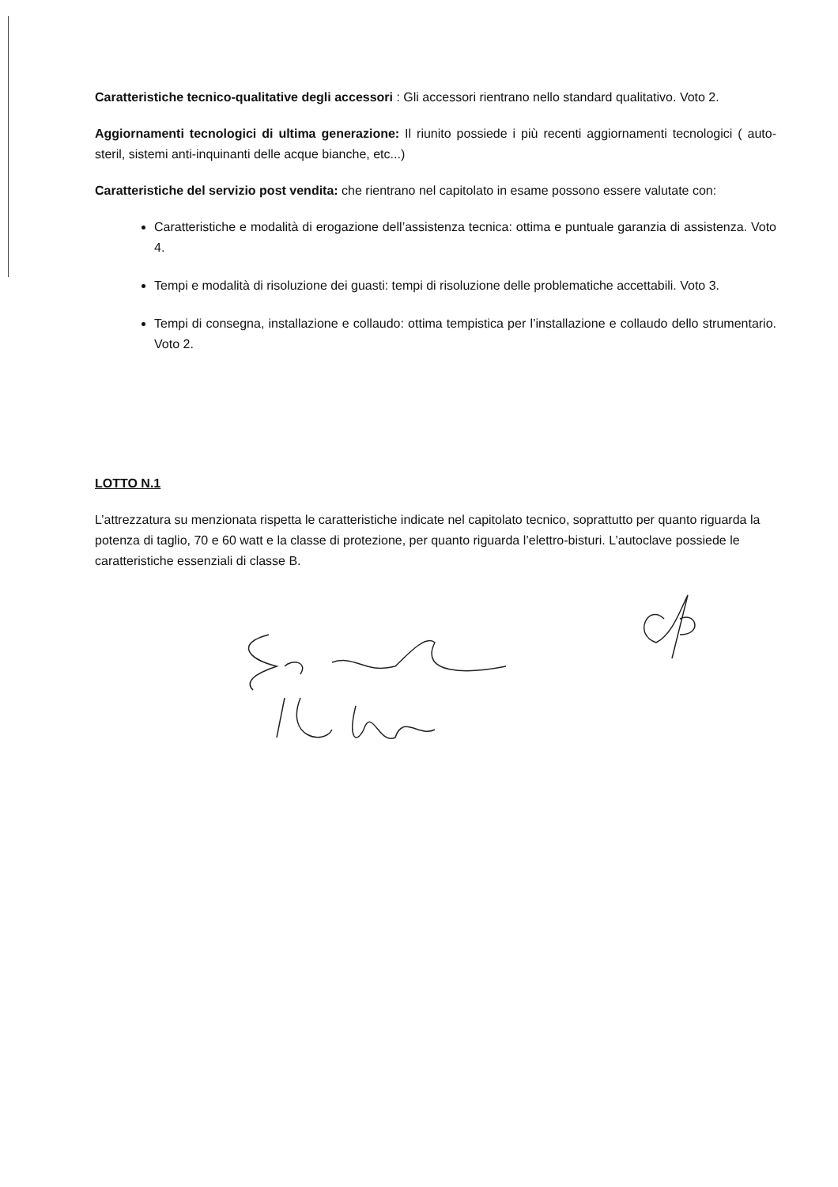Caratteristiche tecnico-qualitative degli accessori : Gli accessori rientrano nello standard qualitativo. Voto 2.
Aggiornamenti tecnologici di ultima generazione: Il riunito possiede i più recenti aggiornamenti tecnologici ( auto-steril, sistemi anti-inquinanti delle acque bianche, etc...)
Caratteristiche del servizio post vendita: che rientrano nel capitolato in esame possono essere valutate con:
Caratteristiche e modalità di erogazione dell’assistenza tecnica: ottima e puntuale garanzia di assistenza. Voto 4.
Tempi e modalità di risoluzione dei guasti: tempi di risoluzione delle problematiche accettabili. Voto 3.
Tempi di consegna, installazione e collaudo: ottima tempistica per l’installazione e collaudo dello strumentario. Voto 2.
LOTTO N.1
L’attrezzatura su menzionata rispetta le caratteristiche indicate nel capitolato tecnico, soprattutto per quanto riguarda la potenza di taglio, 70 e 60 watt e la classe di protezione, per quanto riguarda l’elettro-bisturi. L’autoclave possiede le caratteristiche essenziali di classe B.